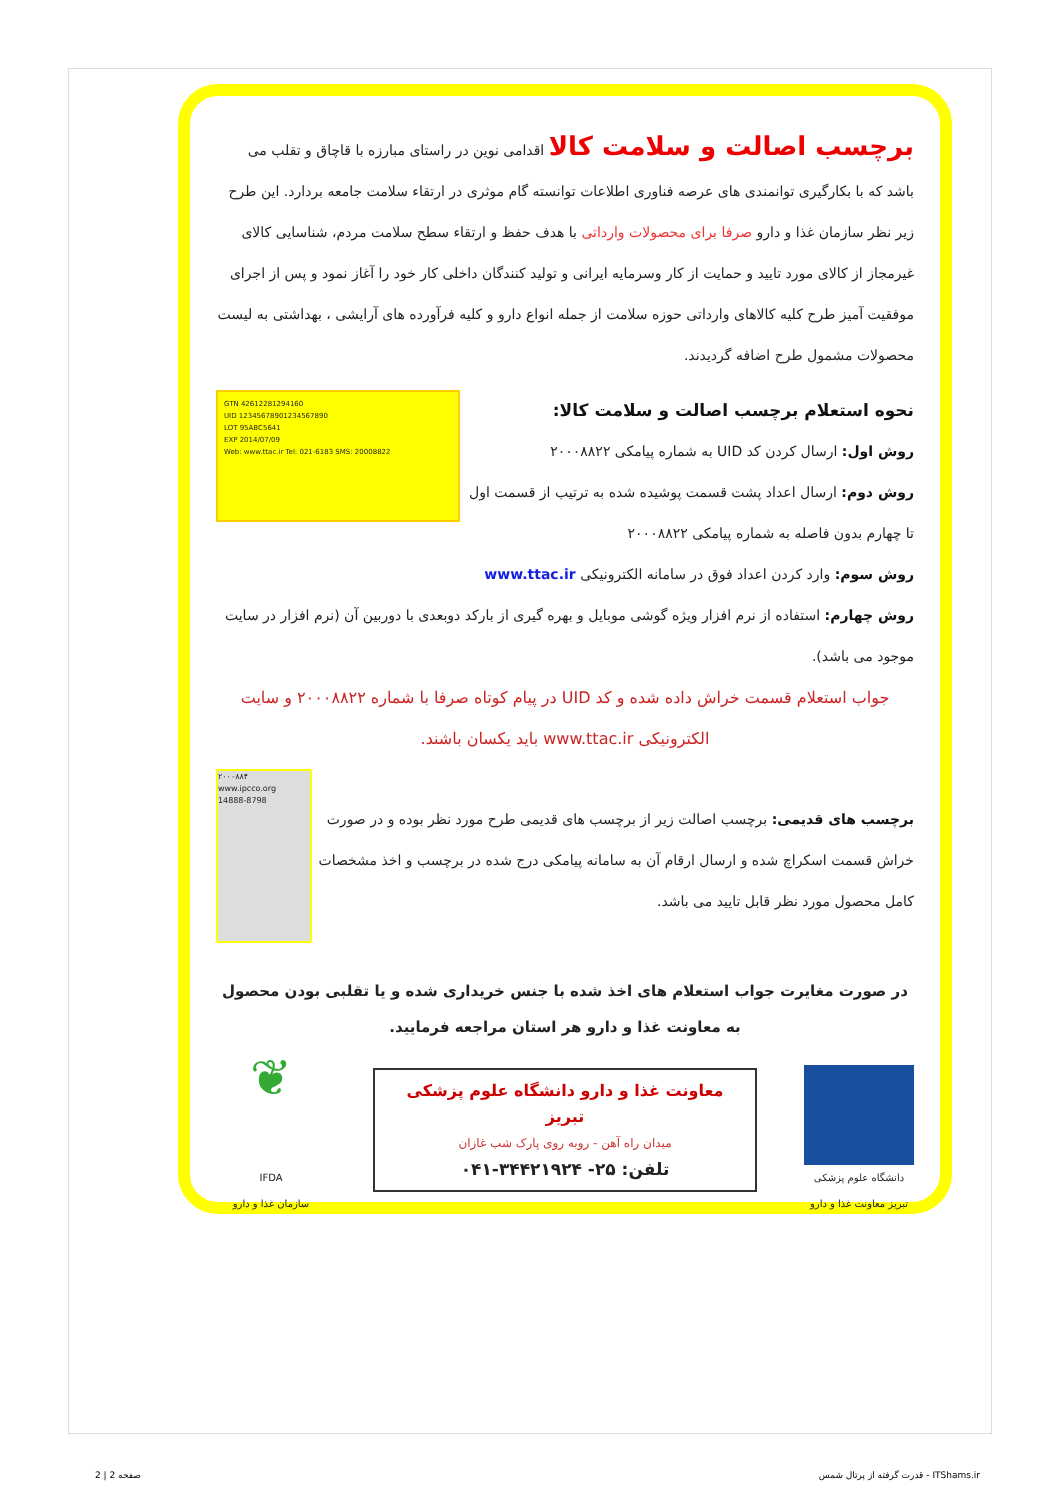برچسب اصالت و سلامت کالا
اقدامی نوین در راستای مبارزه با قاچاق و تقلب می باشد که با بکارگیری توانمندی های عرصه فناوری اطلاعات توانسته گام موثری در ارتقاء سلامت جامعه بردارد. این طرح زیر نظر سازمان غذا و دارو صرفا برای محصولات وارداتی با هدف حفظ و ارتقاء سطح سلامت مردم، شناسایی کالای غیرمجاز از کالای مورد تایید و حمایت از کار وسرمایه ایرانی و تولید کنندگان داخلی کار خود را آغاز نمود و پس از اجرای موفقیت آمیز طرح کلیه کالاهای وارداتی حوزه سلامت از جمله انواع دارو و کلیه فرآورده های آرایشی ، بهداشتی به لیست محصولات مشمول طرح اضافه گردیدند.
GTN 42612281294160
UID 12345678901234567890
LOT 95ABC5641
EXP 2014/07/09
Web: www.ttac.ir Tel: 021-6183 SMS: 20008822
نحوه استعلام برچسب اصالت و سلامت کالا:
روش اول: ارسال کردن کد UID به شماره پیامکی ۲۰۰۰۸۸۲۲
روش دوم: ارسال اعداد پشت قسمت پوشیده شده به ترتیب از قسمت اول تا چهارم بدون فاصله به شماره پیامکی ۲۰۰۰۸۸۲۲
روش سوم: وارد کردن اعداد فوق در سامانه الکترونیکی www.ttac.ir
روش چهارم: استفاده از نرم افزار ویژه گوشی موبایل و بهره گیری از بارکد دوبعدی با دوربین آن (نرم افزار در سایت موجود می باشد).
جواب استعلام قسمت خراش داده شده و کد UID در پیام کوتاه صرفا با شماره ۲۰۰۰۸۸۲۲ و سایت الکترونیکی www.ttac.ir باید یکسان باشند.
۲۰۰۰۸۸۴
www.ipcco.org
14888-8798
برچسب های قدیمی: برچسب اصالت زیر از برچسب های قدیمی طرح مورد نظر بوده و در صورت خراش قسمت اسکراچ شده و ارسال ارقام آن به سامانه پیامکی درج شده در برچسب و اخذ مشخصات کامل محصول مورد نظر قابل تایید می باشد.
در صورت مغایرت جواب استعلام های اخذ شده با جنس خریداری شده و یا تقلبی بودن محصول به معاونت غذا و دارو هر استان مراجعه فرمایید.
دانشگاه علوم پزشکی تبریز معاونت غذا و دارو
معاونت غذا و دارو دانشگاه علوم پزشکی تبریز
میدان راه آهن - روبه روی پارک شب غازان
تلفن: ۲۵- ۳۴۴۲۱۹۲۴-۰۴۱
❦
IFDA
سازمان غذا و دارو
قدرت گرفته از پرتال شمس - ITShams.ir
صفحه 2 | 2